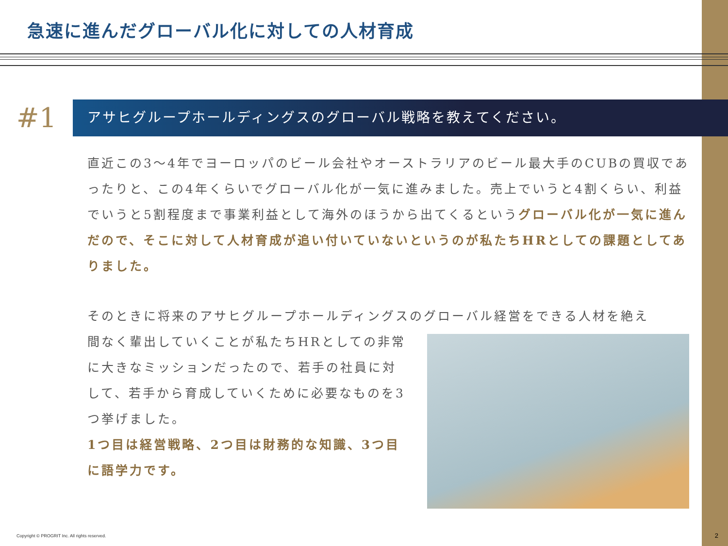急速に進んだグローバル化に対しての人材育成
#1
アサヒグループホールディングスのグローバル戦略を教えてください。
直近この3〜4年でヨーロッパのビール会社やオーストラリアのビール最大手のCUBの買収であったりと、この4年くらいでグローバル化が一気に進みました。売上でいうと4割くらい、利益でいうと5割程度まで事業利益として海外のほうから出てくるというグローバル化が一気に進んだので、そこに対して人材育成が追い付いていないというのが私たちHRとしての課題としてありました。
そのときに将来のアサヒグループホールディングスのグローバル経営をできる人材を絶え
間なく輩出していくことが私たちHRとしての非常に大きなミッションだったので、若手の社員に対して、若手から育成していくために必要なものを3つ挙げました。
1つ目は経営戦略、2つ目は財務的な知識、3つ目に語学力です。
Copyright © PROGRIT Inc. All rights reserved.
2